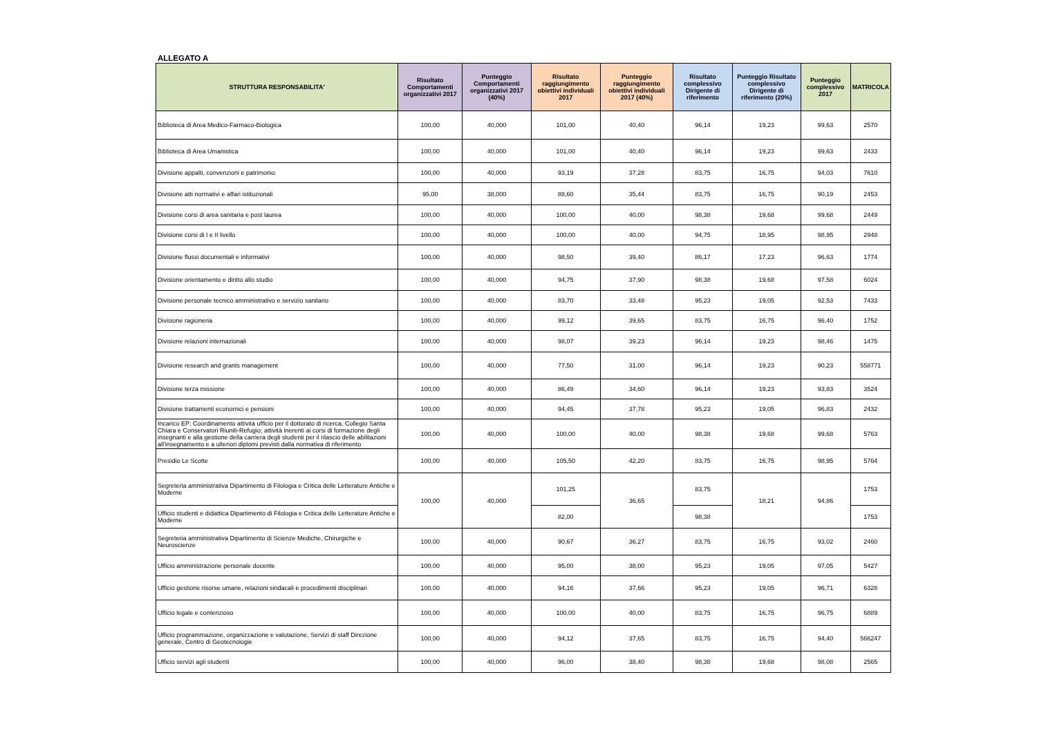ALLEGATO A
| STRUTTURA RESPONSABILITA' | Risultato Comportamenti organizzativi 2017 | Punteggio Comportamenti organizzativi 2017 (40%) | Risultato raggiungimento obiettivi individuali 2017 | Punteggio raggiungimento obiettivi individuali 2017 (40%) | Risultato complessivo Dirigente di riferimento | Punteggio Risultato complessivo Dirigente di riferimento (20%) | Punteggio complessivo 2017 | MATRICOLA |
| --- | --- | --- | --- | --- | --- | --- | --- | --- |
| Biblioteca di Area Medico-Farmaco-Biologica | 100,00 | 40,000 | 101,00 | 40,40 | 96,14 | 19,23 | 99,63 | 2570 |
| Biblioteca di Area Umanistica | 100,00 | 40,000 | 101,00 | 40,40 | 96,14 | 19,23 | 99,63 | 2433 |
| Divisione appalti, convenzioni e patrimonio | 100,00 | 40,000 | 93,19 | 37,28 | 83,75 | 16,75 | 94,03 | 7610 |
| Divisione atti normativi e affari istituzionali | 95,00 | 38,000 | 88,60 | 35,44 | 83,75 | 16,75 | 90,19 | 2453 |
| Divisione corsi di area sanitaria e post laurea | 100,00 | 40,000 | 100,00 | 40,00 | 98,38 | 19,68 | 99,68 | 2449 |
| Divisione corsi di I e II livello | 100,00 | 40,000 | 100,00 | 40,00 | 94,75 | 18,95 | 98,95 | 2948 |
| Divisione flussi documentali e informativi | 100,00 | 40,000 | 98,50 | 39,40 | 86,17 | 17,23 | 96,63 | 1774 |
| Divisione orientamento e diritto allo studio | 100,00 | 40,000 | 94,75 | 37,90 | 98,38 | 19,68 | 97,58 | 6024 |
| Divisione personale tecnico amministrativo e servizio sanitario | 100,00 | 40,000 | 83,70 | 33,48 | 95,23 | 19,05 | 92,53 | 7433 |
| Divisione ragioneria | 100,00 | 40,000 | 99,12 | 39,65 | 83,75 | 16,75 | 96,40 | 1752 |
| Divisione relazioni internazionali | 100,00 | 40,000 | 98,07 | 39,23 | 96,14 | 19,23 | 98,46 | 1475 |
| Divisione research and grants management | 100,00 | 40,000 | 77,50 | 31,00 | 96,14 | 19,23 | 90,23 | 558771 |
| Divisione terza missione | 100,00 | 40,000 | 86,49 | 34,60 | 96,14 | 19,23 | 93,83 | 3524 |
| Divisione trattamenti economici e pensioni | 100,00 | 40,000 | 94,45 | 37,78 | 95,23 | 19,05 | 96,83 | 2432 |
| Incarico EP: Coordinamento attività ufficio per il dottorato di ricerca, Collegio Santa Chiara e Conservatori Riuniti-Refugio; attività inerenti ai corsi di formazione degli insegnanti e alla gestione della carriera degli studenti per il rilascio delle abilitazioni all'insegnamento e a ulteriori diplomi previsti dalla normativa di riferimento | 100,00 | 40,000 | 100,00 | 40,00 | 98,38 | 19,68 | 99,68 | 5763 |
| Presidio Le Scotte | 100,00 | 40,000 | 105,50 | 42,20 | 83,75 | 16,75 | 98,95 | 5764 |
| Segreteria amministrativa Dipartimento di Filologia e Critica delle Letterature Antiche e Moderne | 100,00 | 40,000 | 101,25 | 36,65 | 83,75 | 18,21 | 94,86 | 1753 |
| Ufficio studenti e didattica Dipartimento di Filologia e Critica delle Letterature Antiche e Moderne | | | 82,00 | | 98,38 | | | 1753 |
| Segreteria amministrativa Dipartimento di Scienze Mediche, Chirurgiche e Neuroscienze | 100,00 | 40,000 | 90,67 | 36,27 | 83,75 | 16,75 | 93,02 | 2460 |
| Ufficio amministrazione personale docente | 100,00 | 40,000 | 95,00 | 38,00 | 95,23 | 19,05 | 97,05 | 5427 |
| Ufficio gestione risorse umane, relazioni sindacali e procedimenti disciplinari | 100,00 | 40,000 | 94,16 | 37,66 | 95,23 | 19,05 | 96,71 | 6328 |
| Ufficio legale e contenzioso | 100,00 | 40,000 | 100,00 | 40,00 | 83,75 | 16,75 | 96,75 | 6889 |
| Ufficio programmazione, organizzazione e valutazione, Servizi di staff Direzione generale, Centro di Geotecnologie | 100,00 | 40,000 | 94,12 | 37,65 | 83,75 | 16,75 | 94,40 | 566247 |
| Ufficio servizi agli studenti | 100,00 | 40,000 | 96,00 | 38,40 | 98,38 | 19,68 | 98,08 | 2565 |